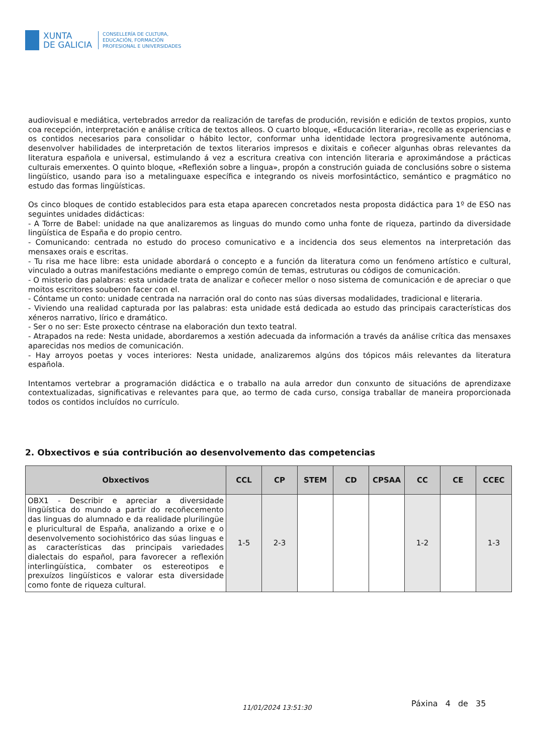XUNTA
DE GALICIA
CONSELLERÍA DE CULTURA,
EDUCACIÓN, FORMACIÓN
PROFESIONAL E UNIVERSIDADES
audiovisual e mediática, vertebrados arredor da realización de tarefas de produción, revisión e edición de textos propios, xunto coa recepción, interpretación e análise crítica de textos alleos. O cuarto bloque, «Educación literaria», recolle as experiencias e os contidos necesarios para consolidar o hábito lector, conformar unha identidade lectora progresivamente autónoma, desenvolver habilidades de interpretación de textos literarios impresos e dixitais e coñecer algunhas obras relevantes da literatura española e universal, estimulando á vez a escritura creativa con intención literaria e aproximándose a prácticas culturais emerxentes. O quinto bloque, «Reflexión sobre a lingua», propón a construción guiada de conclusións sobre o sistema lingüístico, usando para iso a metalinguaxe específica e integrando os niveis morfosintáctico, semántico e pragmático no estudo das formas lingüísticas.
Os cinco bloques de contido establecidos para esta etapa aparecen concretados nesta proposta didáctica para 1º de ESO nas seguintes unidades didácticas:
- A Torre de Babel: unidade na que analizaremos as linguas do mundo como unha fonte de riqueza, partindo da diversidade lingüística de España e do propio centro.
- Comunicando: centrada no estudo do proceso comunicativo e a incidencia dos seus elementos na interpretación das mensaxes orais e escritas.
- Tu risa me hace libre: esta unidade abordará o concepto e a función da literatura como un fenómeno artístico e cultural, vinculado a outras manifestacións mediante o emprego común de temas, estruturas ou códigos de comunicación.
- O misterio das palabras: esta unidade trata de analizar e coñecer mellor o noso sistema de comunicación e de apreciar o que moitos escritores souberon facer con el.
- Cóntame un conto: unidade centrada na narración oral do conto nas súas diversas modalidades, tradicional e literaria.
- Viviendo una realidad capturada por las palabras: esta unidade está dedicada ao estudo das principais características dos xéneros narrativo, lírico e dramático.
- Ser o no ser: Este proxecto céntrase na elaboración dun texto teatral.
- Atrapados na rede: Nesta unidade, abordaremos a xestión adecuada da información a través da análise crítica das mensaxes aparecidas nos medios de comunicación.
- Hay arroyos poetas y voces interiores: Nesta unidade, analizaremos algúns dos tópicos máis relevantes da literatura española.
Intentamos vertebrar a programación didáctica e o traballo na aula arredor dun conxunto de situacións de aprendizaxe contextualizadas, significativas e relevantes para que, ao termo de cada curso, consiga traballar de maneira proporcionada todos os contidos incluídos no currículo.
2. Obxectivos e súa contribución ao desenvolvemento das competencias
| Obxectivos | CCL | CP | STEM | CD | CPSAA | CC | CE | CCEC |
| --- | --- | --- | --- | --- | --- | --- | --- | --- |
| OBX1 - Describir e apreciar a diversidade lingüística do mundo a partir do recoñecemento das linguas do alumnado e da realidade plurilingüe e pluricultural de España, analizando a orixe e o desenvolvemento sociohistórico das súas linguas e as características das principais variedades dialectais do español, para favorecer a reflexión interlingüística, combater os estereotipos e prexuízos lingüísticos e valorar esta diversidade como fonte de riqueza cultural. | 1-5 | 2-3 | | | | 1-2 | | 1-3 |
11/01/2024 13:51:30 Páxina 4 de 35